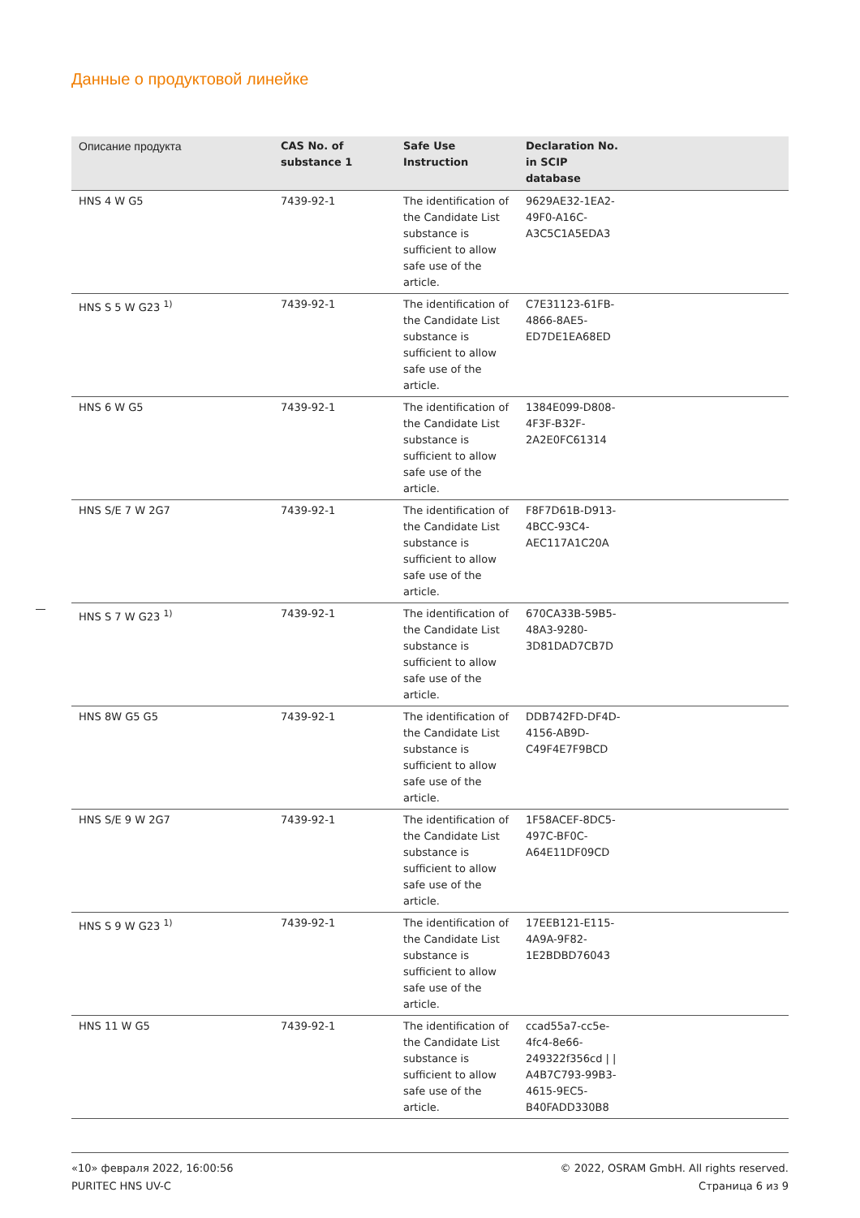Данные о продуктовой линейке
| Описание продукта | CAS No. of substance 1 | Safe Use Instruction | Declaration No. in SCIP database | |
| --- | --- | --- | --- | --- |
| HNS 4 W G5 | 7439-92-1 | The identification of the Candidate List substance is sufficient to allow safe use of the article. | 9629AE32-1EA2-49F0-A16C-A3C5C1A5EDA3 | |
| HNS S 5 W G23 <sup>1)</sup> | 7439-92-1 | The identification of the Candidate List substance is sufficient to allow safe use of the article. | C7E31123-61FB-4866-8AE5-ED7DE1EA68ED | |
| HNS 6 W G5 | 7439-92-1 | The identification of the Candidate List substance is sufficient to allow safe use of the article. | 1384E099-D808-4F3F-B32F-2A2E0FC61314 | |
| HNS S/E 7 W 2G7 | 7439-92-1 | The identification of the Candidate List substance is sufficient to allow safe use of the article. | F8F7D61B-D913-4BCC-93C4-AEC117A1C20A | |
| HNS S 7 W G23 <sup>1)</sup> | 7439-92-1 | The identification of the Candidate List substance is sufficient to allow safe use of the article. | 670CA33B-59B5-48A3-9280-3D81DAD7CB7D | |
| HNS 8W G5 G5 | 7439-92-1 | The identification of the Candidate List substance is sufficient to allow safe use of the article. | DDB742FD-DF4D-4156-AB9D-C49F4E7F9BCD | |
| HNS S/E 9 W 2G7 | 7439-92-1 | The identification of the Candidate List substance is sufficient to allow safe use of the article. | 1F58ACEF-8DC5-497C-BF0C-A64E11DF09CD | |
| HNS S 9 W G23 <sup>1)</sup> | 7439-92-1 | The identification of the Candidate List substance is sufficient to allow safe use of the article. | 17EEB121-E115-4A9A-9F82-1E2BDBD76043 | |
| HNS 11 W G5 | 7439-92-1 | The identification of the Candidate List substance is sufficient to allow safe use of the article. | ccad55a7-cc5e-4fc4-8e66-249322f356cd / / A4B7C793-99B3-4615-9EC5-B40FADD330B8 | |
«10» февраля 2022, 16:00:56
PURITEC HNS UV-C
© 2022, OSRAM GmbH. All rights reserved.
Страница 6 из 9